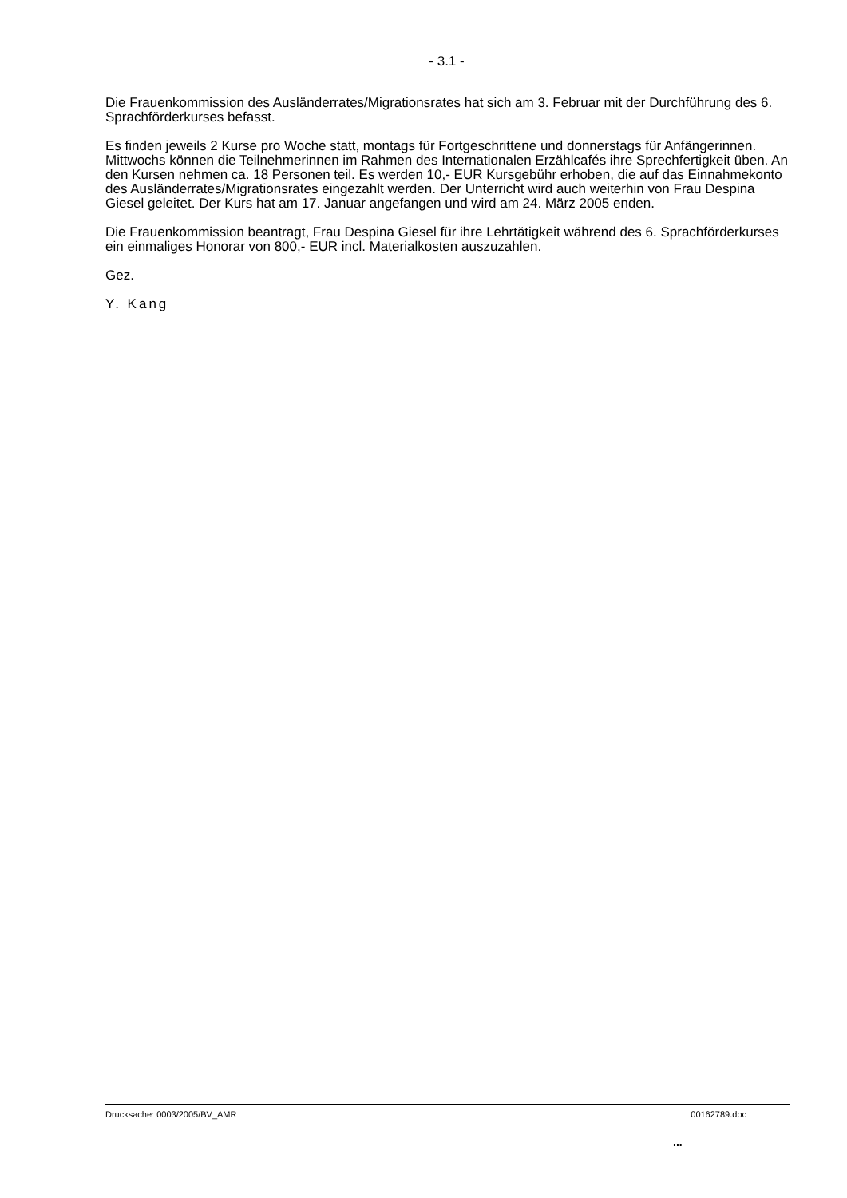- 3.1 -
Die Frauenkommission des Ausländerrates/Migrationsrates hat sich am 3. Februar mit der Durchführung des 6. Sprachförderkurses befasst.
Es finden jeweils 2 Kurse pro Woche statt, montags für Fortgeschrittene und donnerstags für Anfängerinnen. Mittwochs können die Teilnehmerinnen im Rahmen des Internationalen Erzählcafés ihre Sprechfertigkeit üben. An den Kursen nehmen ca. 18 Personen teil. Es werden 10,- EUR Kursgebühr erhoben, die auf das Einnahmekonto des Ausländerrates/Migrationsrates eingezahlt werden. Der Unterricht wird auch weiterhin von Frau Despina Giesel geleitet. Der Kurs hat am 17. Januar angefangen und wird am 24. März 2005 enden.
Die Frauenkommission beantragt, Frau Despina Giesel für ihre Lehrtätigkeit während des 6. Sprachförderkurses ein einmaliges Honorar von 800,- EUR incl. Materialkosten auszuzahlen.
Gez.
Y. Kang
Drucksache: 0003/2005/BV_AMR 00162789.doc
...